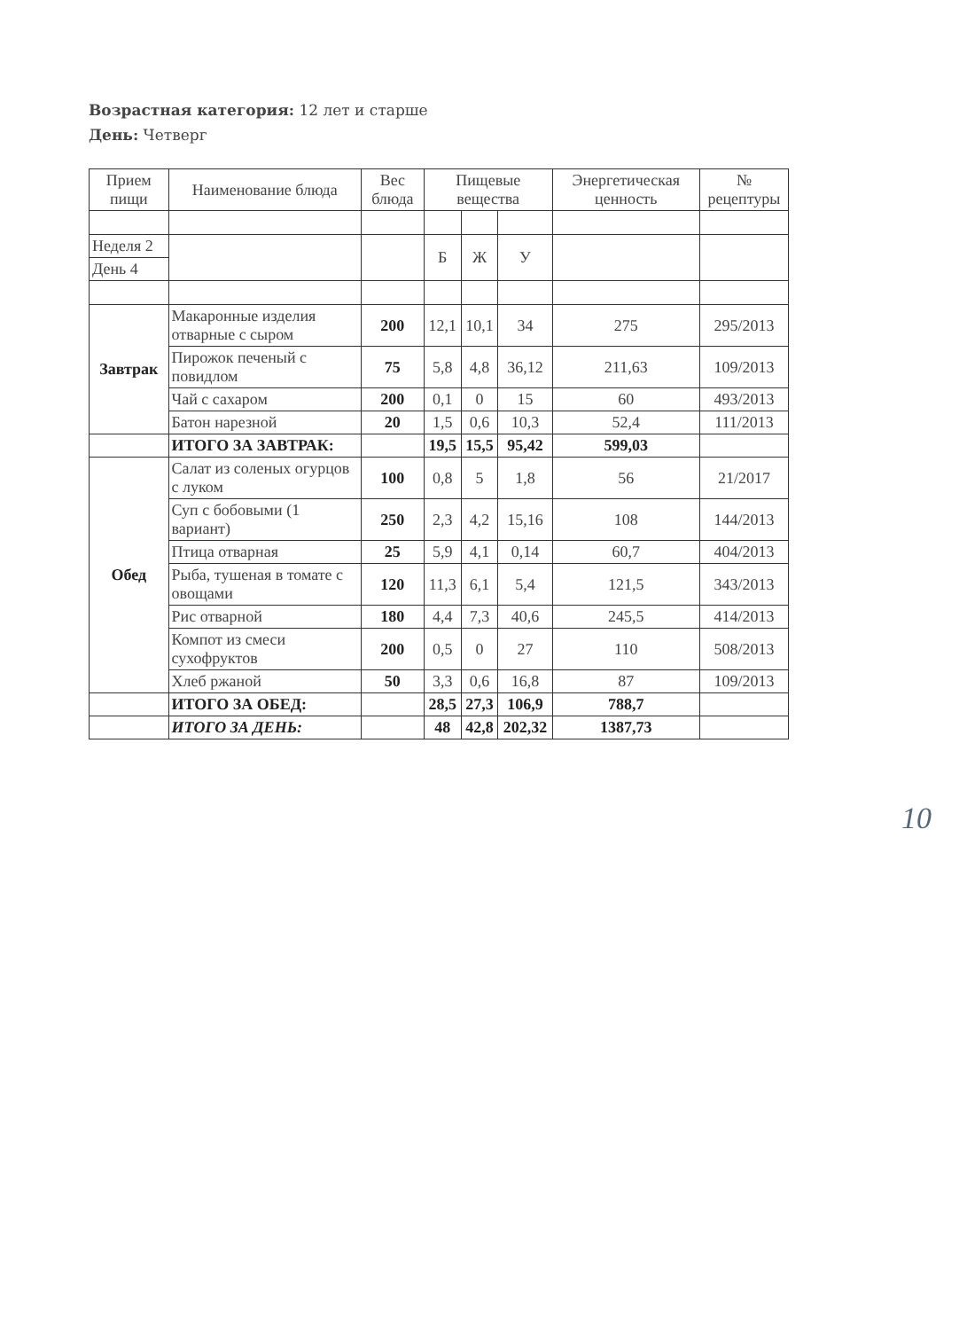Возрастная категория: 12 лет и старше
День: Четверг
| Прием пищи | Наименование блюда | Вес блюда | Пищевые вещества | | | Энергетическая ценность | № рецептуры |
| --- | --- | --- | --- | --- | --- | --- | --- |
| Неделя 2 | | | Б | Ж | У | | |
| День 4 | | | | | | | |
| Завтрак | Макаронные изделия отварные с сыром | 200 | 12,1 | 10,1 | 34 | 275 | 295/2013 |
| | Пирожок печеный с повидлом | 75 | 5,8 | 4,8 | 36,12 | 211,63 | 109/2013 |
| | Чай с сахаром | 200 | 0,1 | 0 | 15 | 60 | 493/2013 |
| | Батон нарезной | 20 | 1,5 | 0,6 | 10,3 | 52,4 | 111/2013 |
| | ИТОГО ЗА ЗАВТРАК: | | 19,5 | 15,5 | 95,42 | 599,03 | |
| Обед | Салат из соленых огурцов с луком | 100 | 0,8 | 5 | 1,8 | 56 | 21/2017 |
| | Суп с бобовыми (1 вариант) | 250 | 2,3 | 4,2 | 15,16 | 108 | 144/2013 |
| | Птица отварная | 25 | 5,9 | 4,1 | 0,14 | 60,7 | 404/2013 |
| | Рыба, тушеная в томате с овощами | 120 | 11,3 | 6,1 | 5,4 | 121,5 | 343/2013 |
| | Рис отварной | 180 | 4,4 | 7,3 | 40,6 | 245,5 | 414/2013 |
| | Компот из смеси сухофруктов | 200 | 0,5 | 0 | 27 | 110 | 508/2013 |
| | Хлеб ржаной | 50 | 3,3 | 0,6 | 16,8 | 87 | 109/2013 |
| | ИТОГО ЗА ОБЕД: | | 28,5 | 27,3 | 106,9 | 788,7 | |
| | ИТОГО ЗА ДЕНЬ: | | 48 | 42,8 | 202,32 | 1387,73 | |
10